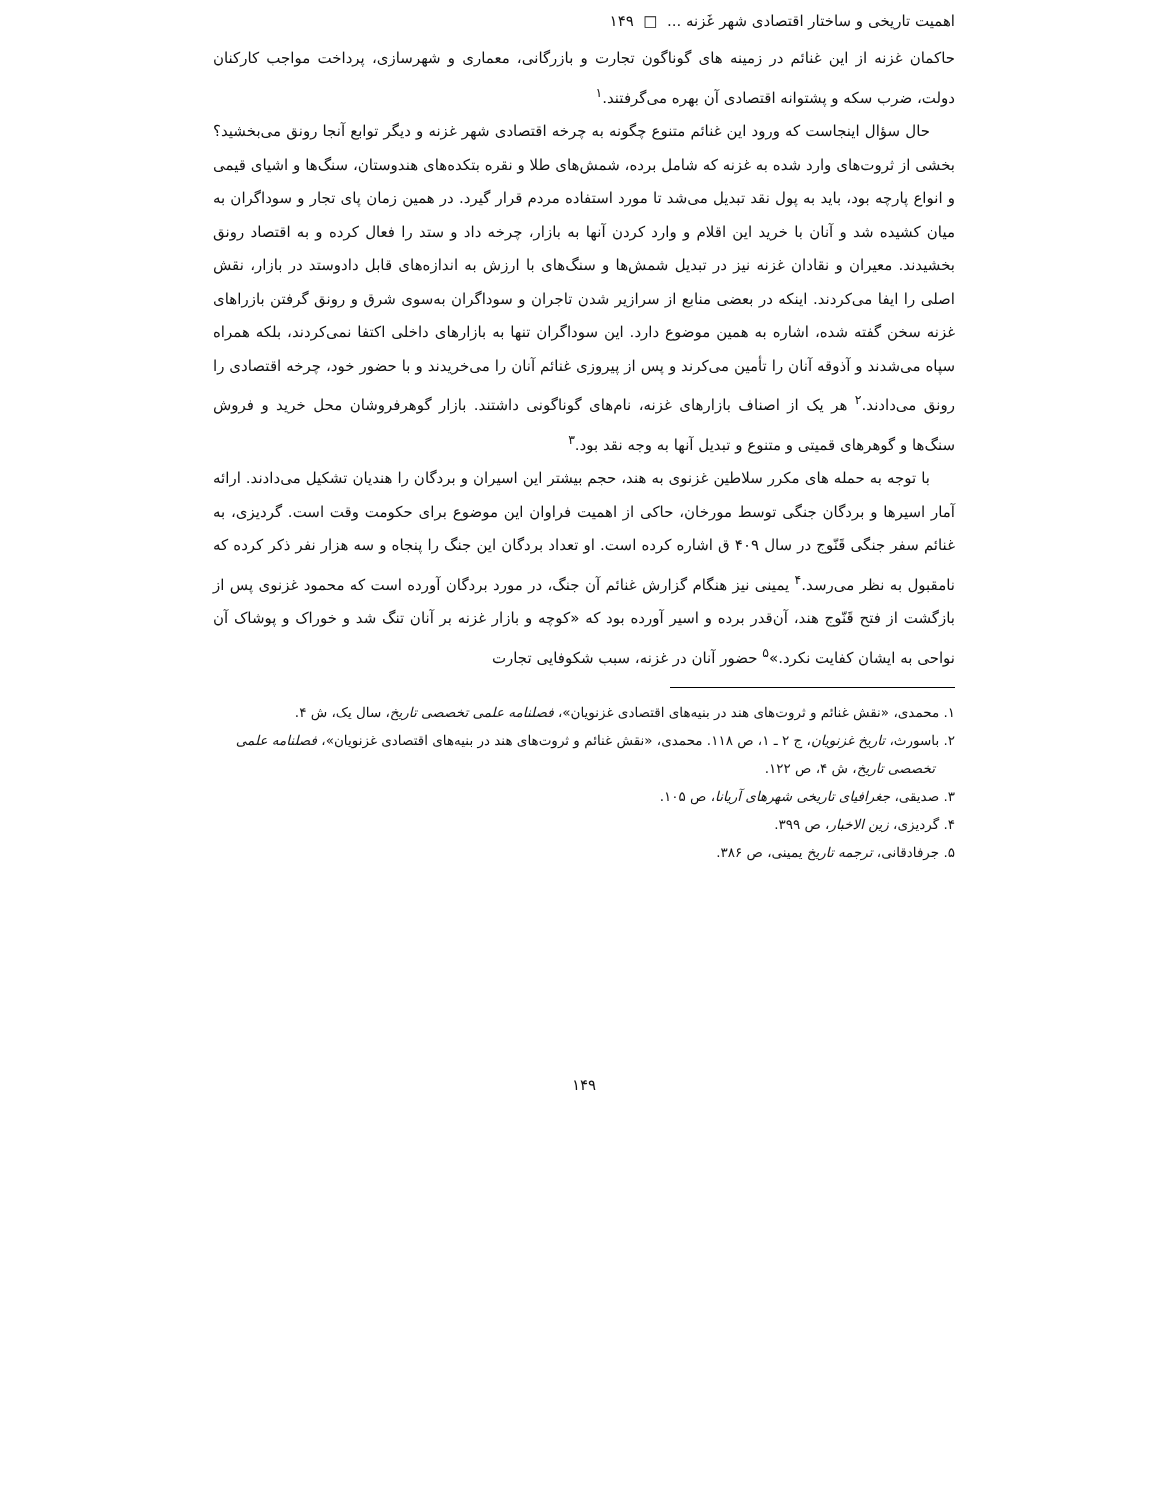اهمیت تاریخی و ساختار اقتصادی شهر غَزنه ... □ ۱۴۹
حاکمان غزنه از این غنائم در زمینه های گوناگون تجارت و بازرگانی، معماری و شهرسازی، پرداخت مواجب کارکنان دولت، ضرب سکه و پشتوانه اقتصادی آن بهره می‌گرفتند.<sup>۱</sup>
حال سؤال اینجاست که ورود این غنائم متنوع چگونه به چرخه اقتصادی شهر غزنه و دیگر توابع آنجا رونق می‌بخشید؟ بخشی از ثروت‌های وارد شده به غزنه که شامل برده، شمش‌های طلا و نقره بتکده‌های هندوستان، سنگ‌ها و اشیای قیمی و انواع پارچه بود، باید به پول نقد تبدیل می‌شد تا مورد استفاده مردم قرار گیرد. در همین زمان پای تجار و سوداگران به میان کشیده شد و آنان با خرید این اقلام و وارد کردن آنها به بازار، چرخه داد و ستد را فعال کرده و به اقتصاد رونق بخشیدند. معیران و نقادان غزنه نیز در تبدیل شمش‌ها و سنگ‌های با ارزش به اندازه‌های قابل دادوستد در بازار، نقش اصلی را ایفا می‌کردند. اینکه در بعضی منابع از سرازیر شدن تاجران و سوداگران به‌سوی شرق و رونق گرفتن بازراهای غزنه سخن گفته شده، اشاره به همین موضوع دارد. این سوداگران تنها به بازارهای داخلی اکتفا نمی‌کردند، بلکه همراه سپاه می‌شدند و آذوقه آنان را تأمین می‌کرند و پس از پیروزی غنائم آنان را می‌خریدند و با حضور خود، چرخه اقتصادی را رونق می‌دادند.<sup>۲</sup> هر یک از اصناف بازارهای غزنه، نام‌های گوناگونی داشتند. بازار گوهرفروشان محل خرید و فروش سنگ‌ها و گوهرهای قمیتی و متنوع و تبدیل آنها به وجه نقد بود.<sup>۳</sup>
با توجه به حمله های مکرر سلاطین غزنوی به هند، حجم بیشتر این اسیران و بردگان را هندیان تشکیل می‌دادند. ارائه آمار اسیرها و بردگان جنگی توسط مورخان، حاکی از اهمیت فراوان این موضوع برای حکومت وقت است. گردیزی، به غنائم سفر جنگی قَنّوج در سال ۴۰۹ ق اشاره کرده است. او تعداد بردگان این جنگ را پنجاه و سه هزار نفر ذکر کرده که نامقبول به نظر می‌رسد.<sup>۴</sup> یمینی نیز هنگام گزارش غنائم آن جنگ، در مورد بردگان آورده است که محمود غزنوی پس از بازگشت از فتح قَنّوج هند، آن‌قدر برده و اسیر آورده بود که «کوچه و بازار غزنه بر آنان تنگ شد و خوراک و پوشاک آن نواحی به ایشان کفایت نکرد.»<sup>۵</sup> حضور آنان در غزنه، سبب شکوفایی تجارت
۱. محمدی، «نقش غنائم و ثروت‌های هند در بنیه‌های اقتصادی غزنویان»، فصلنامه علمی تخصصی تاریخ، سال یک، ش ۴.
۲. باسورث، تاریخ غزنویان، ج ۲ ـ ۱، ص ۱۱۸. محمدی، «نقش غنائم و ثروت‌های هند در بنیه‌های اقتصادی غزنویان»، فصلنامه علمی تخصصی تاریخ، ش ۴، ص ۱۲۲.
۳. صدیقی، جغرافیای تاریخی شهرهای آریانا، ص ۱۰۵.
۴. گردیزی، زین الاخبار، ص ۳۹۹.
۵. جرفادقانی، ترجمه تاریخ یمینی، ص ۳۸۶.
۱۴۹